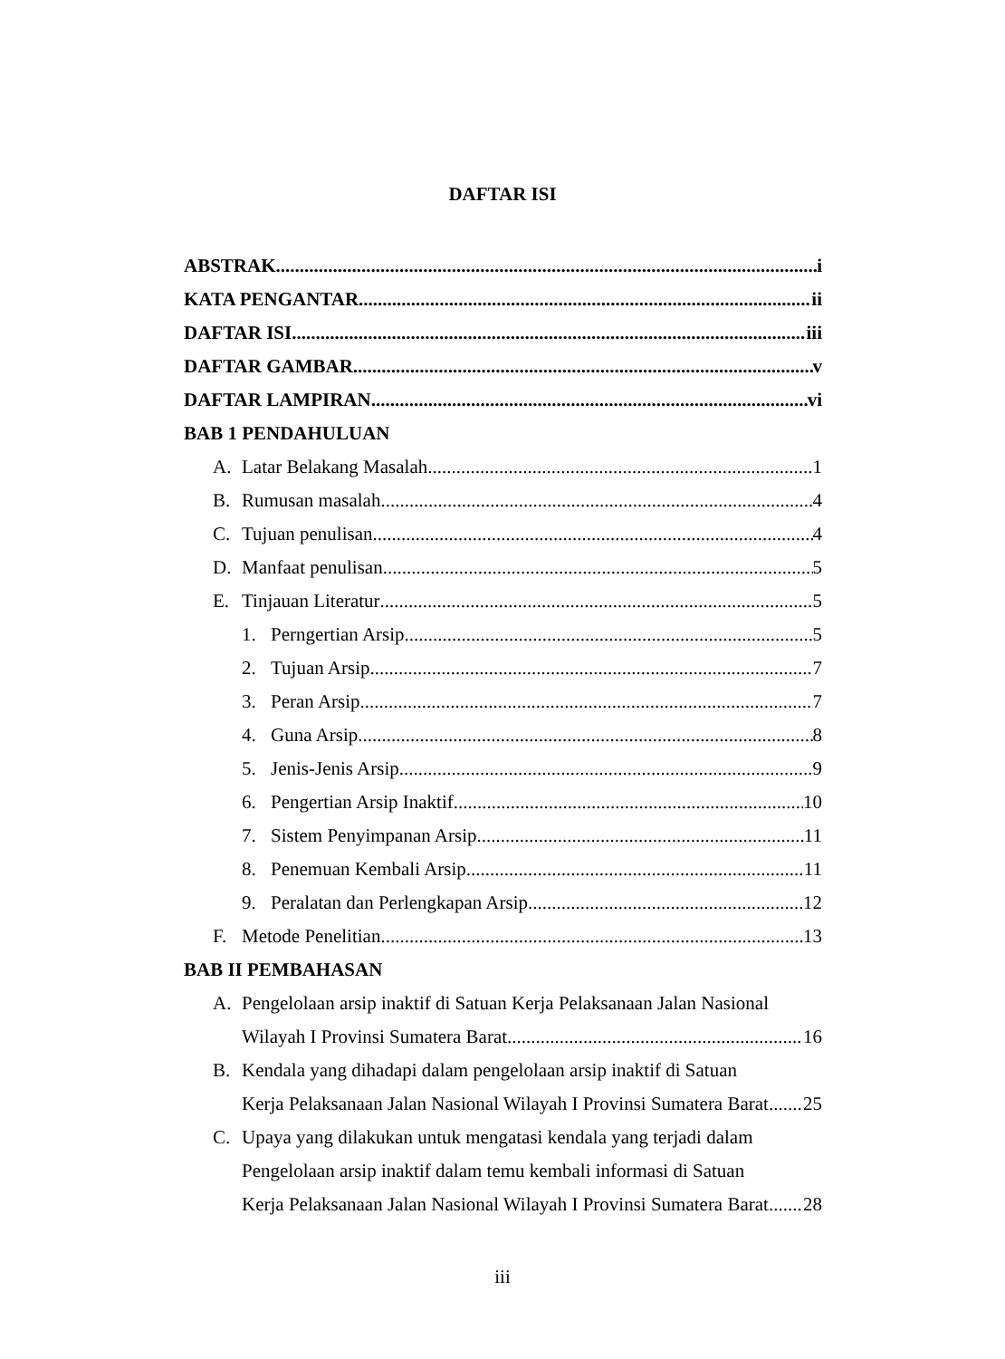DAFTAR ISI
ABSTRAK i
KATA PENGANTAR ii
DAFTAR ISI iii
DAFTAR GAMBAR v
DAFTAR LAMPIRAN vi
BAB 1 PENDAHULUAN
A. Latar Belakang Masalah 1
B. Rumusan masalah 4
C. Tujuan penulisan 4
D. Manfaat penulisan 5
E. Tinjauan Literatur 5
1. Perngertian Arsip 5
2. Tujuan Arsip 7
3. Peran Arsip 7
4. Guna Arsip 8
5. Jenis-Jenis Arsip 9
6. Pengertian Arsip Inaktif 10
7. Sistem Penyimpanan Arsip 11
8. Penemuan Kembali Arsip 11
9. Peralatan dan Perlengkapan Arsip 12
F. Metode Penelitian 13
BAB II PEMBAHASAN
A. Pengelolaan arsip inaktif di Satuan Kerja Pelaksanaan Jalan Nasional
Wilayah I Provinsi Sumatera Barat 16
B. Kendala yang dihadapi dalam pengelolaan arsip inaktif di Satuan
Kerja Pelaksanaan Jalan Nasional Wilayah I Provinsi Sumatera Barat 25
C. Upaya yang dilakukan untuk mengatasi kendala yang terjadi dalam
Pengelolaan arsip inaktif dalam temu kembali informasi di Satuan
Kerja Pelaksanaan Jalan Nasional Wilayah I Provinsi Sumatera Barat 28
iii